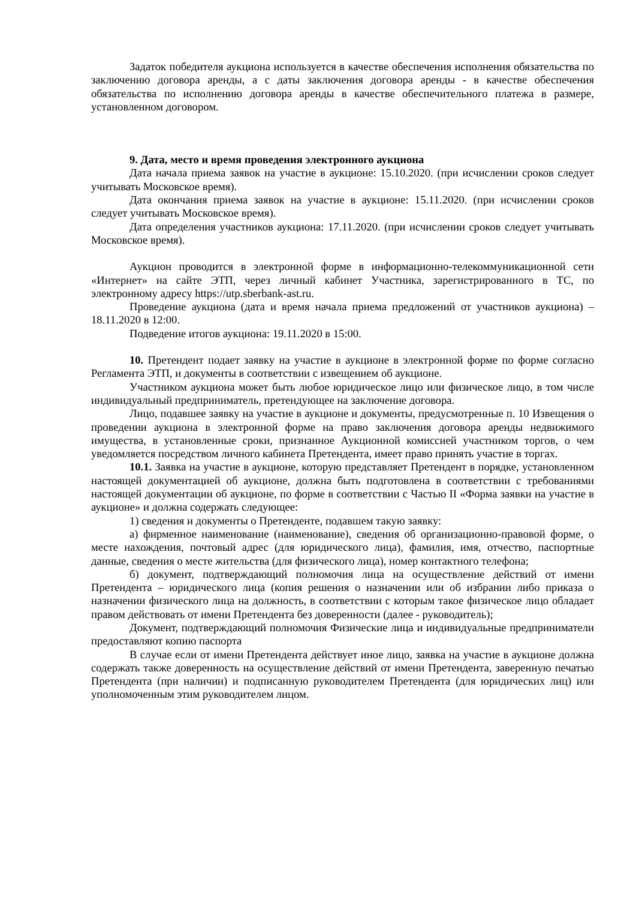Задаток победителя аукциона используется в качестве обеспечения исполнения обязательства по заключению договора аренды, а с даты заключения договора аренды - в качестве обеспечения обязательства по исполнению договора аренды в качестве обеспечительного платежа в размере, установленном договором.
9. Дата, место и время проведения электронного аукциона
Дата начала приема заявок на участие в аукционе: 15.10.2020. (при исчислении сроков следует учитывать Московское время).
Дата окончания приема заявок на участие в аукционе: 15.11.2020. (при исчислении сроков следует учитывать Московское время).
Дата определения участников аукциона: 17.11.2020. (при исчислении сроков следует учитывать Московское время).
Аукцион проводится в электронной форме в информационно-телекоммуникационной сети «Интернет» на сайте ЭТП, через личный кабинет Участника, зарегистрированного в ТС, по электронному адресу https://utp.sberbank-ast.ru.
Проведение аукциона (дата и время начала приема предложений от участников аукциона) – 18.11.2020 в 12:00.
Подведение итогов аукциона: 19.11.2020 в 15:00.
10. Претендент подает заявку на участие в аукционе в электронной форме по форме согласно Регламента ЭТП, и документы в соответствии с извещением об аукционе.
Участником аукциона может быть любое юридическое лицо или физическое лицо, в том числе индивидуальный предприниматель, претендующее на заключение договора.
Лицо, подавшее заявку на участие в аукционе и документы, предусмотренные п. 10 Извещения о проведении аукциона в электронной форме на право заключения договора аренды недвижимого имущества, в установленные сроки, признанное Аукционной комиссией участником торгов, о чем уведомляется посредством личного кабинета Претендента, имеет право принять участие в торгах.
10.1. Заявка на участие в аукционе, которую представляет Претендент в порядке, установленном настоящей документацией об аукционе, должна быть подготовлена в соответствии с требованиями настоящей документации об аукционе, по форме в соответствии с Частью II «Форма заявки на участие в аукционе» и должна содержать следующее:
1) сведения и документы о Претенденте, подавшем такую заявку:
а) фирменное наименование (наименование), сведения об организационно-правовой форме, о месте нахождения, почтовый адрес (для юридического лица), фамилия, имя, отчество, паспортные данные, сведения о месте жительства (для физического лица), номер контактного телефона;
б) документ, подтверждающий полномочия лица на осуществление действий от имени Претендента – юридического лица (копия решения о назначении или об избрании либо приказа о назначении физического лица на должность, в соответствии с которым такое физическое лицо обладает правом действовать от имени Претендента без доверенности (далее - руководитель);
Документ, подтверждающий полномочия Физические лица и индивидуальные предприниматели предоставляют копию паспорта
В случае если от имени Претендента действует иное лицо, заявка на участие в аукционе должна содержать также доверенность на осуществление действий от имени Претендента, заверенную печатью Претендента (при наличии) и подписанную руководителем Претендента (для юридических лиц) или уполномоченным этим руководителем лицом.